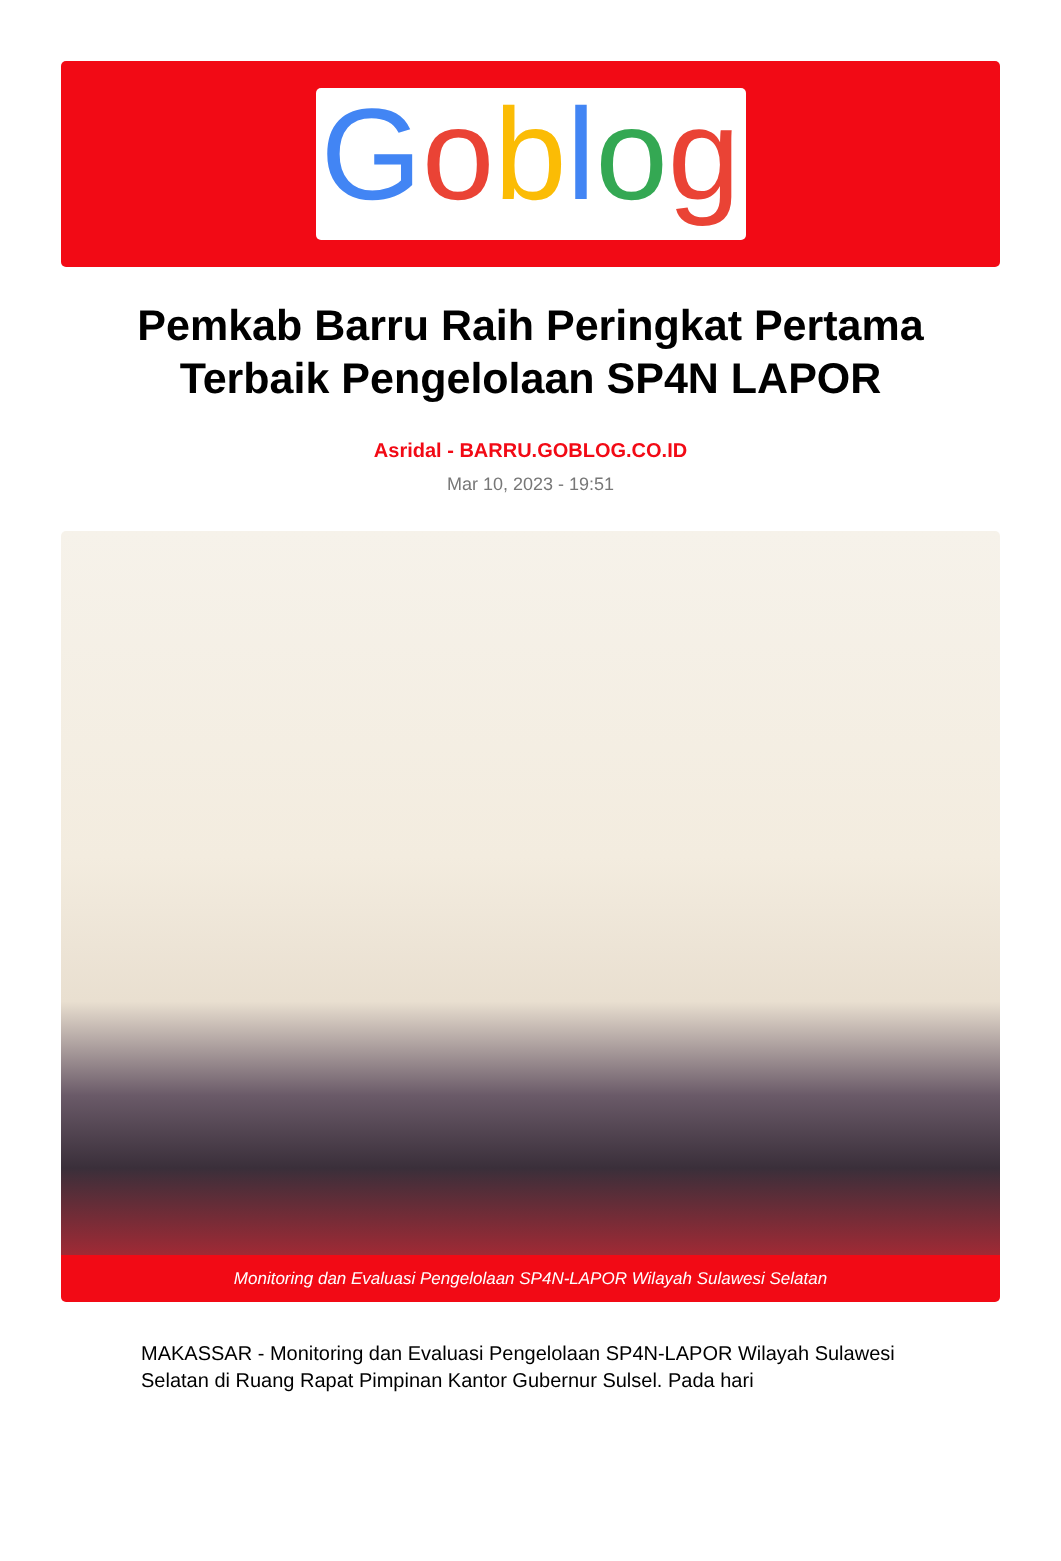Goblog
Pemkab Barru Raih Peringkat Pertama Terbaik Pengelolaan SP4N LAPOR
Asridal - BARRU.GOBLOG.CO.ID
Mar 10, 2023 - 19:51
Monitoring dan Evaluasi Pengelolaan SP4N-LAPOR Wilayah Sulawesi Selatan
MAKASSAR - Monitoring dan Evaluasi Pengelolaan SP4N-LAPOR Wilayah Sulawesi Selatan di Ruang Rapat Pimpinan Kantor Gubernur Sulsel. Pada hari